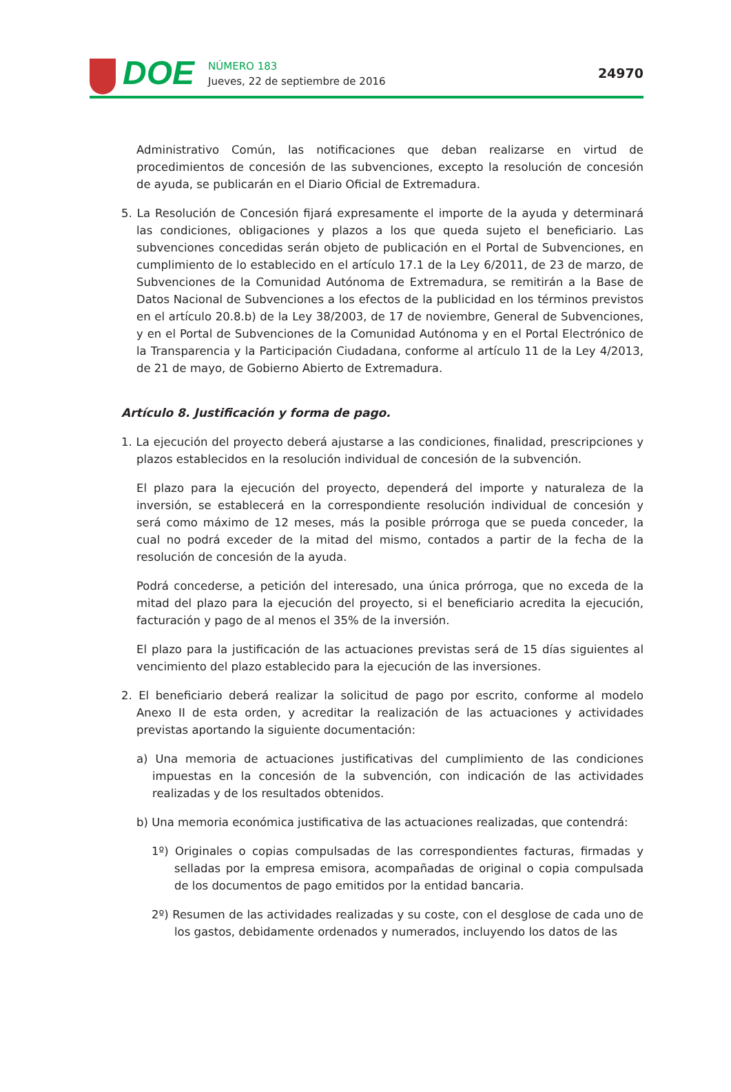DOE
NÚMERO 183
Jueves, 22 de septiembre de 2016
24970
Administrativo Común, las notificaciones que deban realizarse en virtud de procedimientos de concesión de las subvenciones, excepto la resolución de concesión de ayuda, se publicarán en el Diario Oficial de Extremadura.
5. La Resolución de Concesión fijará expresamente el importe de la ayuda y determinará las condiciones, obligaciones y plazos a los que queda sujeto el beneficiario. Las subvenciones concedidas serán objeto de publicación en el Portal de Subvenciones, en cumplimiento de lo establecido en el artículo 17.1 de la Ley 6/2011, de 23 de marzo, de Subvenciones de la Comunidad Autónoma de Extremadura, se remitirán a la Base de Datos Nacional de Subvenciones a los efectos de la publicidad en los términos previstos en el artículo 20.8.b) de la Ley 38/2003, de 17 de noviembre, General de Subvenciones, y en el Portal de Subvenciones de la Comunidad Autónoma y en el Portal Electrónico de la Transparencia y la Participación Ciudadana, conforme al artículo 11 de la Ley 4/2013, de 21 de mayo, de Gobierno Abierto de Extremadura.
Artículo 8. Justificación y forma de pago.
1. La ejecución del proyecto deberá ajustarse a las condiciones, finalidad, prescripciones y plazos establecidos en la resolución individual de concesión de la subvención.
El plazo para la ejecución del proyecto, dependerá del importe y naturaleza de la inversión, se establecerá en la correspondiente resolución individual de concesión y será como máximo de 12 meses, más la posible prórroga que se pueda conceder, la cual no podrá exceder de la mitad del mismo, contados a partir de la fecha de la resolución de concesión de la ayuda.
Podrá concederse, a petición del interesado, una única prórroga, que no exceda de la mitad del plazo para la ejecución del proyecto, si el beneficiario acredita la ejecución, facturación y pago de al menos el 35% de la inversión.
El plazo para la justificación de las actuaciones previstas será de 15 días siguientes al vencimiento del plazo establecido para la ejecución de las inversiones.
2. El beneficiario deberá realizar la solicitud de pago por escrito, conforme al modelo Anexo II de esta orden, y acreditar la realización de las actuaciones y actividades previstas aportando la siguiente documentación:
a) Una memoria de actuaciones justificativas del cumplimiento de las condiciones impuestas en la concesión de la subvención, con indicación de las actividades realizadas y de los resultados obtenidos.
b) Una memoria económica justificativa de las actuaciones realizadas, que contendrá:
1º) Originales o copias compulsadas de las correspondientes facturas, firmadas y selladas por la empresa emisora, acompañadas de original o copia compulsada de los documentos de pago emitidos por la entidad bancaria.
2º) Resumen de las actividades realizadas y su coste, con el desglose de cada uno de los gastos, debidamente ordenados y numerados, incluyendo los datos de las